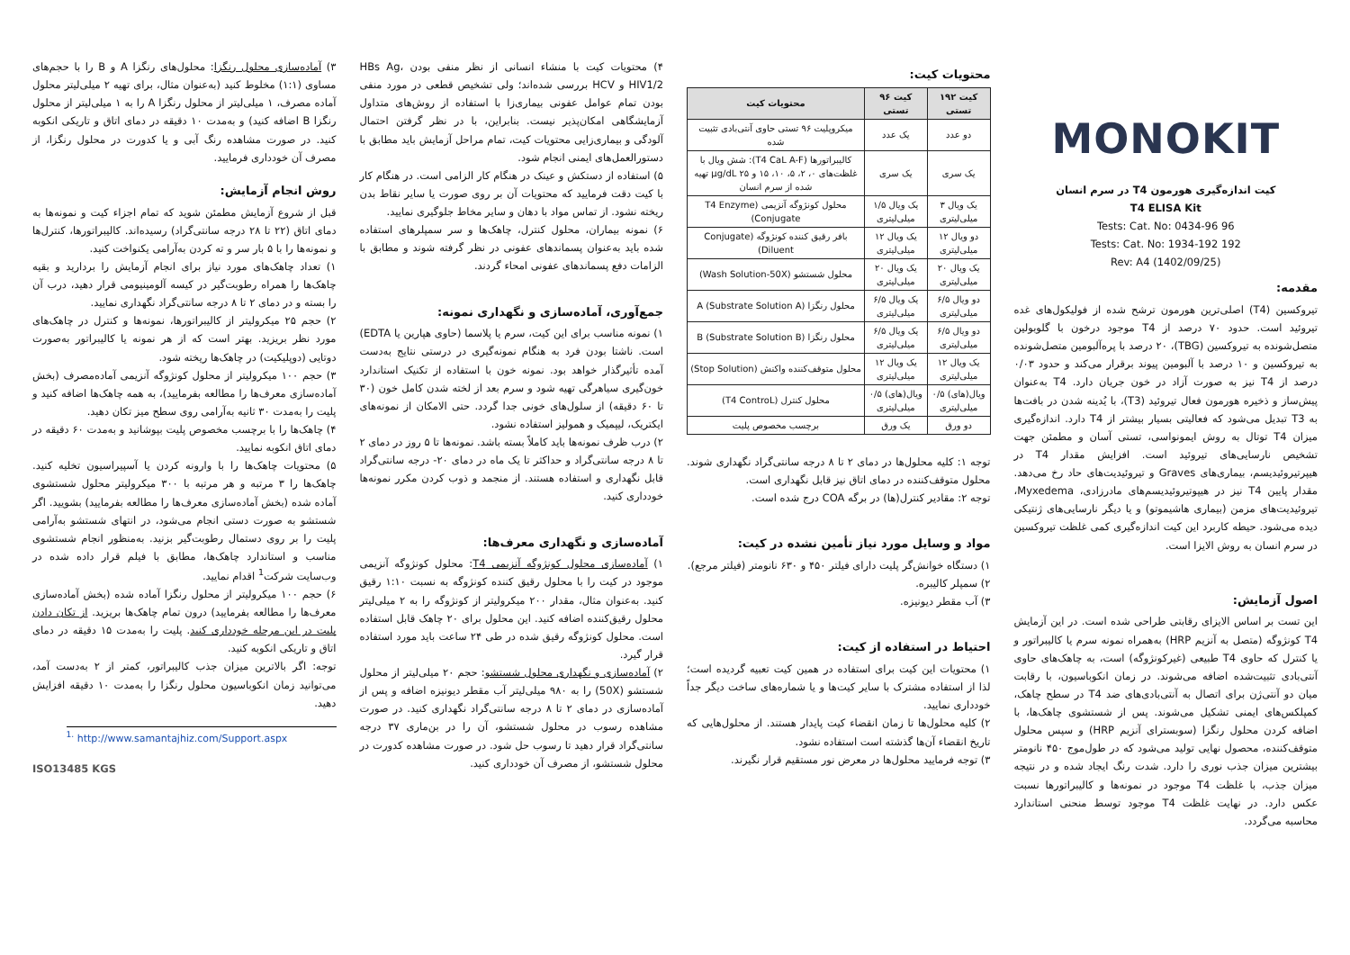MONOKIT
کیت اندازه‌گیری هورمون T4 در سرم انسان
T4 ELISA Kit
96 Tests: Cat. No: 0434-96
192 Tests: Cat. No: 1934-192
Rev: A4 (1402/09/25)
مقدمه:
تیروکسین (T4) اصلی‌ترین هورمون ترشح شده از فولیکول‌های غده تیروئید است. حدود ۷۰ درصد از T4 موجود درخون با گلوبولین متصل‌شونده به تیروکسین (TBG)، ۲۰ درصد با پره‌آلبومین متصل‌شونده به تیروکسین و ۱۰ درصد با آلبومین پیوند برقرار می‌کند و حدود ۰/۰۳ درصد از T4 نیز به صورت آزاد در خون جریان دارد. T4 به‌عنوان پیش‌ساز و ذخیره هورمون فعال تیروئید (T3)، با یُدینه شدن در بافت‌ها به T3 تبدیل می‌شود که فعالیتی بسیار بیشتر از T4 دارد. اندازه‌گیری میزان T4 توتال به روش ایمونواسی، تستی آسان و مطمئن جهت تشخیص نارسایی‌های تیروئید است. افزایش مقدار T4 در هیپرتیروئیدیسم، بیماری‌های Graves و تیروئیدیت‌های حاد رخ می‌دهد. مقدار پایین T4 نیز در هیپوتیروئیدیسم‌های مادرزادی، Myxedema، تیروئیدیت‌های مزمن (بیماری هاشیموتو) و یا دیگر نارسایی‌های ژنتیکی دیده می‌شود. حیطه کاربرد این کیت اندازه‌گیری کمی غلظت تیروکسین در سرم انسان به روش الایزا است.
اصول آزمایش:
این تست بر اساس الایزای رقابتی طراحی شده است. در این آزمایش T4 کونژوگه (متصل به آنزیم HRP) به‌همراه نمونه سرم یا کالیبراتور و یا کنترل که حاوی T4 طبیعی (غیرکونژوگه) است، به چاهک‌های حاوی آنتی‌بادی تثبیت‌شده اضافه می‌شوند. در زمان انکوباسیون، با رقابت میان دو آنتی‌ژن برای اتصال به آنتی‌بادی‌های ضد T4 در سطح چاهک، کمپلکس‌های ایمنی تشکیل می‌شوند. پس از شستشوی چاهک‌ها، با اضافه کردن محلول رنگزا (سوبسترای آنزیم HRP) و سپس محلول متوقف‌کننده، محصول نهایی تولید می‌شود که در طول‌موج ۴۵۰ نانومتر بیشترین میزان جذب نوری را دارد. شدت رنگ ایجاد شده و در نتیجه میزان جذب، با غلظت T4 موجود در نمونه‌ها و کالیبراتورها نسبت عکس دارد. در نهایت غلظت T4 موجود توسط منحنی استاندارد محاسبه می‌گردد.
محتویات کیت:
| کیت ۱۹۲ تستی | کیت ۹۶ تستی | محتویات کیت |
| --- | --- | --- |
| دو عدد | یک عدد | میکروپلیت ۹۶ تستی حاوی آنتی‌بادی تثبیت شده |
| یک سری | یک سری | کالیبراتورها (T4 CaL A-F): شش ویال با غلظت‌های ۰، ۲، ۵، ۱۰، ۱۵ و ۲۵ μg/dL تهیه شده از سرم انسان |
| یک ویال ۳ میلی‌لیتری | یک ویال ۱/۵ میلی‌لیتری | محلول کونژوگه آنزیمی (T4 Enzyme Conjugate) |
| دو ویال ۱۲ میلی‌لیتری | یک ویال ۱۲ میلی‌لیتری | بافر رقیق کننده کونژوگه (Conjugate Diluent) |
| یک ویال ۲۰ میلی‌لیتری | یک ویال ۲۰ میلی‌لیتری | محلول شستشو (Wash Solution-50X) |
| دو ویال ۶/۵ میلی‌لیتری | یک ویال ۶/۵ میلی‌لیتری | محلول رنگزا A (Substrate Solution A) |
| دو ویال ۶/۵ میلی‌لیتری | یک ویال ۶/۵ میلی‌لیتری | محلول رنگزا B (Substrate Solution B) |
| یک ویال ۱۲ میلی‌لیتری | یک ویال ۱۲ میلی‌لیتری | محلول متوقف‌کننده واکنش (Stop Solution) |
| ویال(های) ۰/۵ میلی‌لیتری | ویال(های) ۰/۵ میلی‌لیتری | محلول کنترل (T4 ControL) |
| دو ورق | یک ورق | برچسب مخصوص پلیت |
توجه ۱: کلیه محلول‌ها در دمای ۲ تا ۸ درجه سانتی‌گراد نگهداری شوند. محلول متوقف‌کننده در دمای اتاق نیز قابل نگهداری است.
توجه ۲: مقادیر کنترل(ها) در برگه COA درج شده است.
مواد و وسایل مورد نیاز تأمین نشده در کیت:
۱) دستگاه خوانش‌گر پلیت دارای فیلتر ۴۵۰ و ۶۳۰ نانومتر (فیلتر مرجع).
۲) سمپلر کالیبره.
۳) آب مقطر دیونیزه.
احتیاط در استفاده از کیت:
۱) محتویات این کیت برای استفاده در همین کیت تعبیه گردیده است؛ لذا از استفاده مشترک با سایر کیت‌ها و یا شماره‌های ساخت دیگر جداً خودداری نمایید.
۲) کلیه محلول‌ها تا زمان انقضاء کیت پایدار هستند. از محلول‌هایی که تاریخ انقضاء آن‌ها گذشته است استفاده نشود.
۳) توجه فرمایید محلول‌ها در معرض نور مستقیم قرار نگیرند.
۴) محتویات کیت با منشاء انسانی از نظر منفی بودن HBs Ag، HIV1/2 و HCV بررسی شده‌اند؛ ولی تشخیص قطعی در مورد منفی بودن تمام عوامل عفونی بیماری‌زا با استفاده از روش‌های متداول آزمایشگاهی امکان‌پذیر نیست. بنابراین، با در نظر گرفتن احتمال آلودگی و بیماری‌زایی محتویات کیت، تمام مراحل آزمایش باید مطابق با دستورالعمل‌های ایمنی انجام شود.
۵) استفاده از دستکش و عینک در هنگام کار الزامی است. در هنگام کار با کیت دقت فرمایید که محتویات آن بر روی صورت یا سایر نقاط بدن ریخته نشود. از تماس مواد با دهان و سایر مخاط جلوگیری نمایید.
۶) نمونه بیماران، محلول کنترل، چاهک‌ها و سر سمپلرهای استفاده شده باید به‌عنوان پسماندهای عفونی در نظر گرفته شوند و مطابق با الزامات دفع پسماندهای عفونی امحاء گردند.
جمع‌آوری، آماده‌سازی و نگهداری نمونه:
۱) نمونه مناسب برای این کیت، سرم یا پلاسما (حاوی هپارین یا EDTA) است. ناشتا بودن فرد به هنگام نمونه‌گیری در درستی نتایج به‌دست آمده تأثیرگذار خواهد بود. نمونه خون با استفاده از تکنیک استاندارد خون‌گیری سیاهرگی تهیه شود و سرم بعد از لخته شدن کامل خون (۳۰ تا ۶۰ دقیقه) از سلول‌های خونی جدا گردد. حتی الامکان از نمونه‌های ایکتریک، لیپمیک و همولیز استفاده نشود.
۲) درب ظرف نمونه‌ها باید کاملاً بسته باشد. نمونه‌ها تا ۵ روز در دمای ۲ تا ۸ درجه سانتی‌گراد و حداکثر تا یک ماه در دمای ۲۰- درجه سانتی‌گراد قابل نگهداری و استفاده هستند. از منجمد و ذوب کردن مکرر نمونه‌ها خودداری کنید.
آماده‌سازی و نگهداری معرف‌ها:
۱) آماده‌سازی محلول کونژوگه آنزیمی T4: محلول کونژوگه آنزیمی موجود در کیت را با محلول رقیق کننده کونژوگه به نسبت ۱:۱۰ رقیق کنید. به‌عنوان مثال، مقدار ۲۰۰ میکرولیتر از کونژوگه را به ۲ میلی‌لیتر محلول رقیق‌کننده اضافه کنید. این محلول برای ۲۰ چاهک قابل استفاده است. محلول کونژوگه رقیق شده در طی ۲۴ ساعت باید مورد استفاده قرار گیرد.
۲) آماده‌سازی و نگهداری محلول شستشو: حجم ۲۰ میلی‌لیتر از محلول شستشو (50X) را به ۹۸۰ میلی‌لیتر آب مقطر دیونیزه اضافه و پس از آماده‌سازی در دمای ۲ تا ۸ درجه سانتی‌گراد نگهداری کنید. در صورت مشاهده رسوب در محلول شستشو، آن را در بن‌ماری ۳۷ درجه سانتی‌گراد قرار دهید تا رسوب حل شود. در صورت مشاهده کدورت در محلول شستشو، از مصرف آن خودداری کنید.
۳) آماده‌سازی محلول رنگزا: محلول‌های رنگزا A و B را با حجم‌های مساوی (۱:۱) مخلوط کنید (به‌عنوان مثال، برای تهیه ۲ میلی‌لیتر محلول آماده مصرف، ۱ میلی‌لیتر از محلول رنگزا A را به ۱ میلی‌لیتر از محلول رنگزا B اضافه کنید) و به‌مدت ۱۰ دقیقه در دمای اتاق و تاریکی انکوبه کنید. در صورت مشاهده رنگ آبی و یا کدورت در محلول رنگزا، از مصرف آن خودداری فرمایید.
روش انجام آزمایش:
قبل از شروع آزمایش مطمئن شوید که تمام اجزاء کیت و نمونه‌ها به دمای اتاق (۲۲ تا ۲۸ درجه سانتی‌گراد) رسیده‌اند. کالیبراتورها، کنترل‌ها و نمونه‌ها را با ۵ بار سر و ته کردن به‌آرامی یکنواخت کنید.
۱) تعداد چاهک‌های مورد نیاز برای انجام آزمایش را بردارید و بقیه چاهک‌ها را همراه رطوبت‌گیر در کیسه آلومینیومی قرار دهید، درب آن را بسته و در دمای ۲ تا ۸ درجه سانتی‌گراد نگهداری نمایید.
۲) حجم ۲۵ میکرولیتر از کالیبراتورها، نمونه‌ها و کنترل در چاهک‌های مورد نظر بریزید. بهتر است که از هر نمونه یا کالیبراتور به‌صورت دوتایی (دوپلیکیت) در چاهک‌ها ریخته شود.
۳) حجم ۱۰۰ میکرولیتر از محلول کونژوگه آنزیمی آماده‌مصرف (بخش آماده‌سازی معرف‌ها را مطالعه بفرمایید)، به همه چاهک‌ها اضافه کنید و پلیت را به‌مدت ۳۰ ثانیه به‌آرامی روی سطح میز تکان دهید.
۴) چاهک‌ها را با برچسب مخصوص پلیت بپوشانید و به‌مدت ۶۰ دقیقه در دمای اتاق انکوبه نمایید.
۵) محتویات چاهک‌ها را با وارونه کردن یا آسپیراسیون تخلیه کنید. چاهک‌ها را ۳ مرتبه و هر مرتبه با ۳۰۰ میکرولیتر محلول شستشوی آماده شده (بخش آماده‌سازی معرف‌ها را مطالعه بفرمایید) بشویید. اگر شستشو به صورت دستی انجام می‌شود، در انتهای شستشو به‌آرامی پلیت را بر روی دستمال رطوبت‌گیر بزنید. به‌منظور انجام شستشوی مناسب و استاندارد چاهک‌ها، مطابق با فیلم قرار داده شده در وب‌سایت شرکت<sup>1</sup> اقدام نمایید.
۶) حجم ۱۰۰ میکرولیتر از محلول رنگزا آماده شده (بخش آماده‌سازی معرف‌ها را مطالعه بفرمایید) درون تمام چاهک‌ها بریزید. از تکان دادن پلیت در این مرحله خودداری کنید. پلیت را به‌مدت ۱۵ دقیقه در دمای اتاق و تاریکی انکوبه کنید.
توجه: اگر بالاترین میزان جذب کالیبراتور، کمتر از ۲ به‌دست آمد، می‌توانید زمان انکوباسیون محلول رنگزا را به‌مدت ۱۰ دقیقه افزایش دهید.
<sup>1.</sup> http://www.samantajhiz.com/Support.aspx
ISO13485 KGS